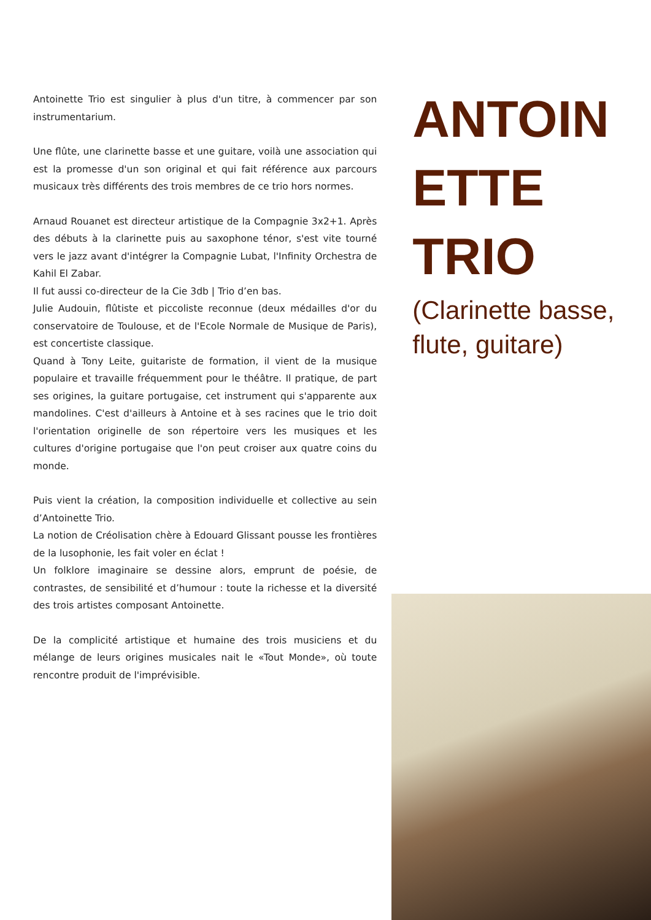Antoinette Trio est singulier à plus d'un titre, à commencer par son instrumentarium.
Une flûte, une clarinette basse et une guitare, voilà une association qui est la promesse d'un son original et qui fait référence aux parcours musicaux très différents des trois membres de ce trio hors normes.
Arnaud Rouanet est directeur artistique de la Compagnie 3x2+1. Après des débuts à la clarinette puis au saxophone ténor, s'est vite tourné vers le jazz avant d'intégrer la Compagnie Lubat, l'Infinity Orchestra de Kahil El Zabar.
Il fut aussi co-directeur de la Cie 3db | Trio d’en bas.
Julie Audouin, flûtiste et piccoliste reconnue (deux médailles d'or du conservatoire de Toulouse, et de l'Ecole Normale de Musique de Paris), est concertiste classique.
Quand à Tony Leite, guitariste de formation, il vient de la musique populaire et travaille fréquemment pour le théâtre. Il pratique, de part ses origines, la guitare portugaise, cet instrument qui s'apparente aux mandolines. C'est d'ailleurs à Antoine et à ses racines que le trio doit l'orientation originelle de son répertoire vers les musiques et les cultures d'origine portugaise que l'on peut croiser aux quatre coins du monde.
Puis vient la création, la composition individuelle et collective au sein d’Antoinette Trio.
La notion de Créolisation chère à Edouard Glissant pousse les frontières de la lusophonie, les fait voler en éclat !
Un folklore imaginaire se dessine alors, emprunt de poésie, de contrastes, de sensibilité et d’humour : toute la richesse et la diversité des trois artistes composant Antoinette.
De la complicité artistique et humaine des trois musiciens et du mélange de leurs origines musicales nait le «Tout Monde», où toute rencontre produit de l'imprévisible.
ANTOIN
ETTE
TRIO
(Clarinette basse, flute, guitare)